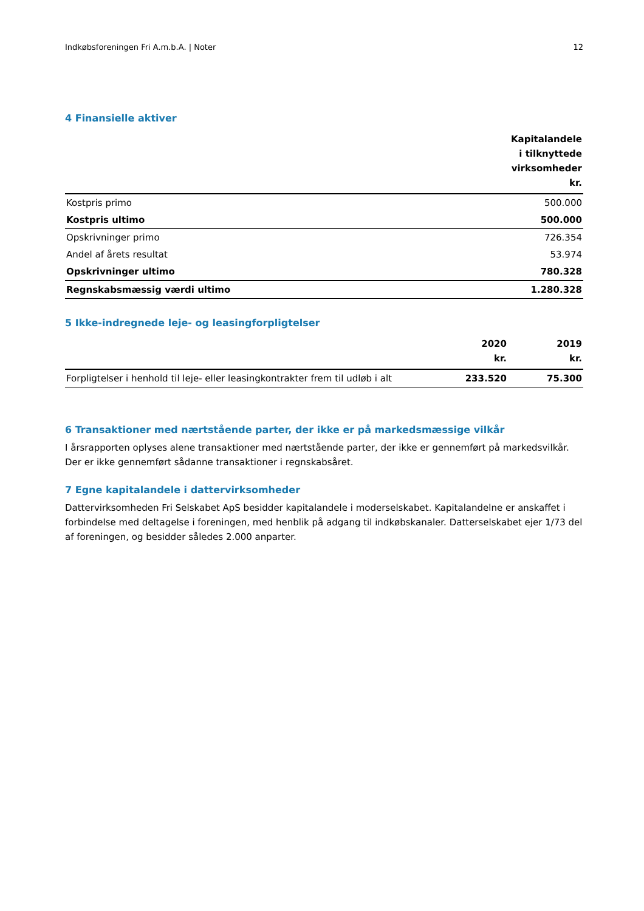Indkøbsforeningen Fri A.m.b.A. | Noter 12
4 Finansielle aktiver
| | Kapitalandele i tilknyttede virksomheder kr. |
| --- | --- |
| Kostpris primo | 500.000 |
| Kostpris ultimo | 500.000 |
| Opskrivninger primo | 726.354 |
| Andel af årets resultat | 53.974 |
| Opskrivninger ultimo | 780.328 |
| Regnskabsmæssig værdi ultimo | 1.280.328 |
5 Ikke-indregnede leje- og leasingforpligtelser
| | 2020 kr. | 2019 kr. |
| --- | --- | --- |
| Forpligtelser i henhold til leje- eller leasingkontrakter frem til udløb i alt | 233.520 | 75.300 |
6 Transaktioner med nærtstående parter, der ikke er på markedsmæssige vilkår
I årsrapporten oplyses alene transaktioner med nærtstående parter, der ikke er gennemført på markedsvilkår. Der er ikke gennemført sådanne transaktioner i regnskabsåret.
7 Egne kapitalandele i dattervirksomheder
Dattervirksomheden Fri Selskabet ApS besidder kapitalandele i moderselskabet. Kapitalandelne er anskaffet i forbindelse med deltagelse i foreningen, med henblik på adgang til indkøbskanaler. Datterselskabet ejer 1/73 del af foreningen, og besidder således 2.000 anparter.